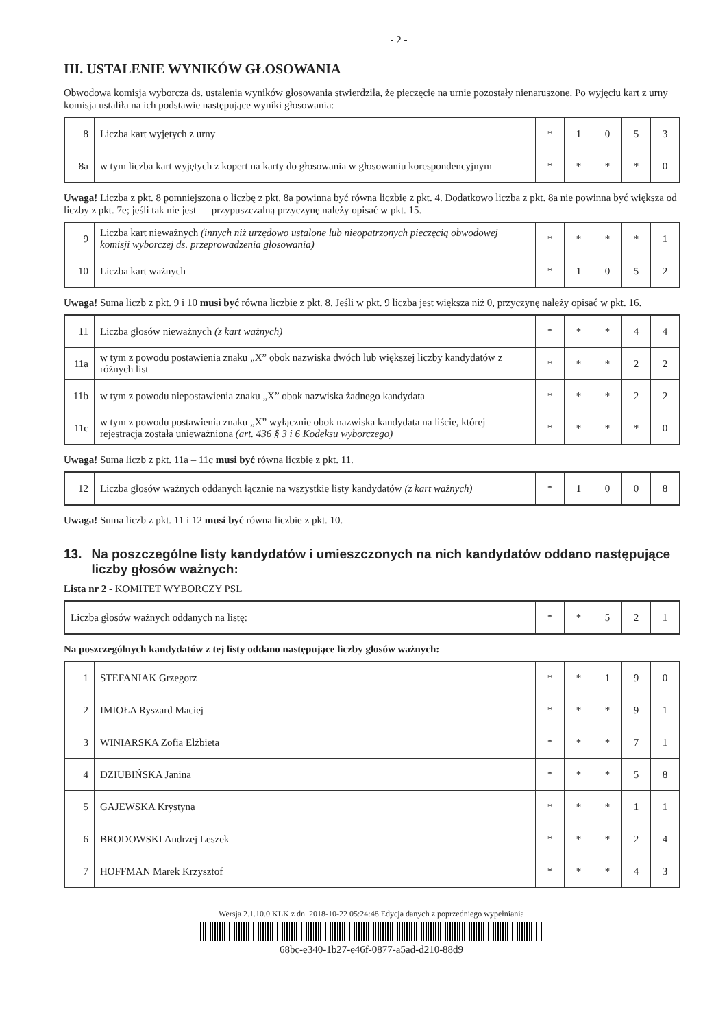- 2 -
III. USTALENIE WYNIKÓW GŁOSOWANIA
Obwodowa komisja wyborcza ds. ustalenia wyników głosowania stwierdziła, że pieczęcie na urnie pozostały nienaruszone. Po wyjęciu kart z urny komisja ustaliła na ich podstawie następujące wyniki głosowania:
| 8 | Liczba kart wyjętych z urny | * | 1 | 0 | 5 | 3 |
| 8a | w tym liczba kart wyjętych z kopert na karty do głosowania w głosowaniu korespondencyjnym | * | * | * | * | 0 |
Uwaga! Liczba z pkt. 8 pomniejszona o liczbę z pkt. 8a powinna być równa liczbie z pkt. 4. Dodatkowo liczba z pkt. 8a nie powinna być większa od liczby z pkt. 7e; jeśli tak nie jest — przypuszczalną przyczynę należy opisać w pkt. 15.
| 9 | Liczba kart nieważnych (innych niż urzędowo ustalone lub nieopatrzonych pieczęcią obwodowej komisji wyborczej ds. przeprowadzenia głosowania) | * | * | * | * | 1 |
| 10 | Liczba kart ważnych | * | 1 | 0 | 5 | 2 |
Uwaga! Suma liczb z pkt. 9 i 10 musi być równa liczbie z pkt. 8. Jeśli w pkt. 9 liczba jest większa niż 0, przyczynę należy opisać w pkt. 16.
| 11 | Liczba głosów nieważnych (z kart ważnych) | * | * | * | 4 | 4 |
| 11a | w tym z powodu postawienia znaku „X” obok nazwiska dwóch lub większej liczby kandydatów z różnych list | * | * | * | 2 | 2 |
| 11b | w tym z powodu niepostawienia znaku „X” obok nazwiska żadnego kandydata | * | * | * | 2 | 2 |
| 11c | w tym z powodu postawienia znaku „X” wyłącznie obok nazwiska kandydata na liście, której rejestracja została unieważniona (art. 436 § 3 i 6 Kodeksu wyborczego) | * | * | * | * | 0 |
Uwaga! Suma liczb z pkt. 11a – 11c musi być równa liczbie z pkt. 11.
| 12 | Liczba głosów ważnych oddanych łącznie na wszystkie listy kandydatów (z kart ważnych) | * | 1 | 0 | 0 | 8 |
Uwaga! Suma liczb z pkt. 11 i 12 musi być równa liczbie z pkt. 10.
13. Na poszczególne listy kandydatów i umieszczonych na nich kandydatów oddano następujące liczby głosów ważnych:
Lista nr 2 - KOMITET WYBORCZY PSL
| Liczba głosów ważnych oddanych na listę: | * | * | 5 | 2 | 1 |
Na poszczególnych kandydatów z tej listy oddano następujące liczby głosów ważnych:
| 1 | STEFANIAK Grzegorz | * | * | 1 | 9 | 0 |
| 2 | IMIOŁA Ryszard Maciej | * | * | * | 9 | 1 |
| 3 | WINIARSKA Zofia Elżbieta | * | * | * | 7 | 1 |
| 4 | DZIUBIŃSKA Janina | * | * | * | 5 | 8 |
| 5 | GAJEWSKA Krystyna | * | * | * | 1 | 1 |
| 6 | BRODOWSKI Andrzej Leszek | * | * | * | 2 | 4 |
| 7 | HOFFMAN Marek Krzysztof | * | * | * | 4 | 3 |
Wersja 2.1.10.0 KLK z dn. 2018-10-22 05:24:48 Edycja danych z poprzedniego wypełniania
68bc-e340-1b27-e46f-0877-a5ad-d210-88d9